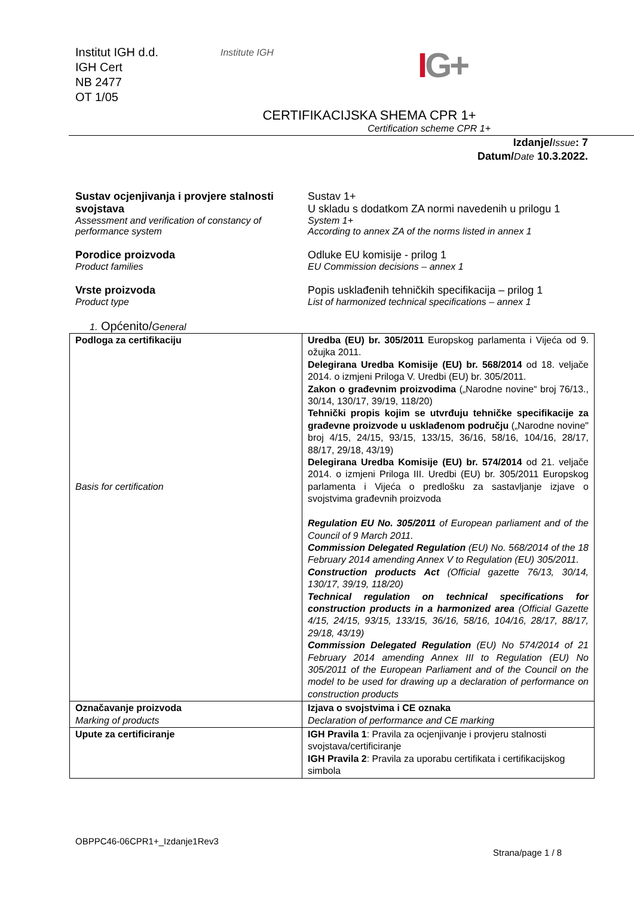Institut IGH d.d.
IGH Cert
NB 2477
OT 1/05
Institute IGH
IG+
CERTIFIKACIJSKA SHEMA CPR 1+
Certification scheme CPR 1+
Izdanje/Issue: 7
Datum/Date 10.3.2022.
Sustav ocjenjivanja i provjere stalnosti svojstava
Assessment and verification of constancy of performance system
Sustav 1+
U skladu s dodatkom ZA normi navedenih u prilogu 1
System 1+
According to annex ZA of the norms listed in annex 1
Porodice proizvoda
Product families
Odluke EU komisije - prilog 1
EU Commission decisions – annex 1
Vrste proizvoda
Product type
Popis usklađenih tehničkih specifikacija – prilog 1
List of harmonized technical specifications – annex 1
1. Općenito/General
| Podloga za certifikaciju Basis for certification | Uredba (EU) br. 305/2011 Europskog parlamenta i Vijeća od 9. ožujka 2011. Delegirana Uredba Komisije (EU) br. 568/2014 od 18. veljače 2014. o izmjeni Priloga V. Uredbi (EU) br. 305/2011. Zakon o građevnim proizvodima („Narodne novine“ broj 76/13., 30/14, 130/17, 39/19, 118/20) Tehnički propis kojim se utvrđuju tehničke specifikacije za građevne proizvode u usklađenom području („Narodne novine" broj 4/15, 24/15, 93/15, 133/15, 36/16, 58/16, 104/16, 28/17, 88/17, 29/18, 43/19) Delegirana Uredba Komisije (EU) br. 574/2014 od 21. veljače 2014. o izmjeni Priloga III. Uredbi (EU) br. 305/2011 Europskog parlamenta i Vijeća o predlošku za sastavljanje izjave o svojstvima građevnih proizvoda Regulation EU No. 305/2011 of European parliament and of the Council of 9 March 2011. Commission Delegated Regulation (EU) No. 568/2014 of the 18 February 2014 amending Annex V to Regulation (EU) 305/2011. Construction products Act (Official gazette 76/13, 30/14, 130/17, 39/19, 118/20) Technical regulation on technical specifications for construction products in a harmonized area (Official Gazette 4/15, 24/15, 93/15, 133/15, 36/16, 58/16, 104/16, 28/17, 88/17, 29/18, 43/19) Commission Delegated Regulation (EU) No 574/2014 of 21 February 2014 amending Annex III to Regulation (EU) No 305/2011 of the European Parliament and of the Council on the model to be used for drawing up a declaration of performance on construction products |
| Označavanje proizvoda Marking of products | Izjava o svojstvima i CE oznaka Declaration of performance and CE marking |
| Upute za certificiranje | IGH Pravila 1 : Pravila za ocjenjivanje i provjeru stalnosti svojstava/certificiranje IGH Pravila 2 : Pravila za uporabu certifikata i certifikacijskog simbola |
OBPPC46-06CPR1+_Izdanje1Rev3
Strana/page 1 / 8